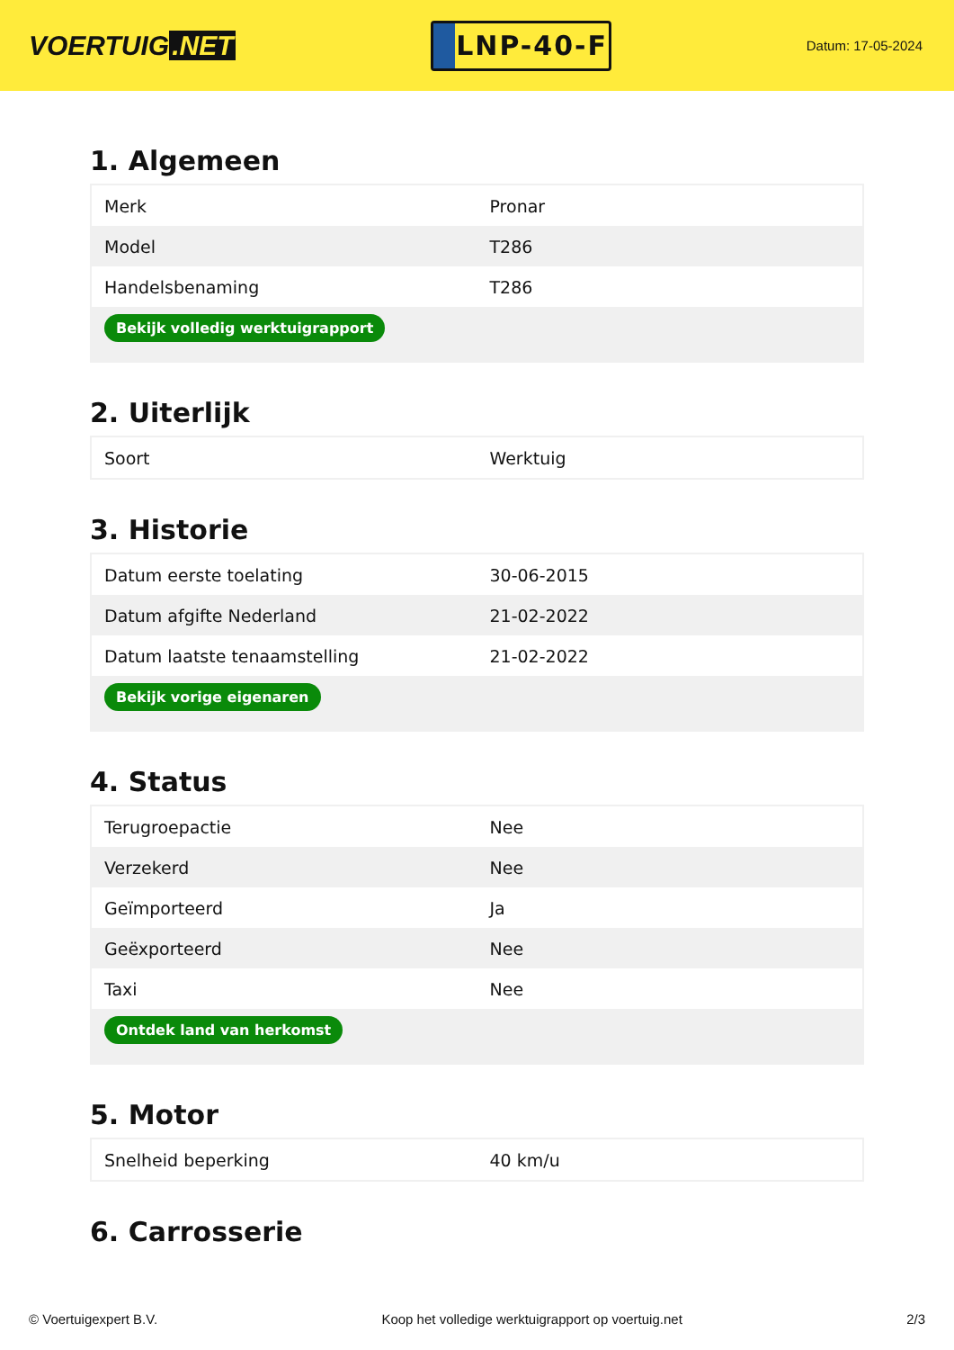VOERTUIG.NET
LNP-40-F
Datum: 17-05-2024
1. Algemeen
| Merk | Pronar |
| Model | T286 |
| Handelsbenaming | T286 |
| Bekijk volledig werktuigrapport | |
2. Uiterlijk
| Soort | Werktuig |
3. Historie
| Datum eerste toelating | 30-06-2015 |
| Datum afgifte Nederland | 21-02-2022 |
| Datum laatste tenaamstelling | 21-02-2022 |
| Bekijk vorige eigenaren | |
4. Status
| Terugroepactie | Nee |
| Verzekerd | Nee |
| Geïmporteerd | Ja |
| Geëxporteerd | Nee |
| Taxi | Nee |
| Ontdek land van herkomst | |
5. Motor
| Snelheid beperking | 40 km/u |
6. Carrosserie
© Voertuigexpert B.V. Koop het volledige werktuigrapport op voertuig.net 2/3